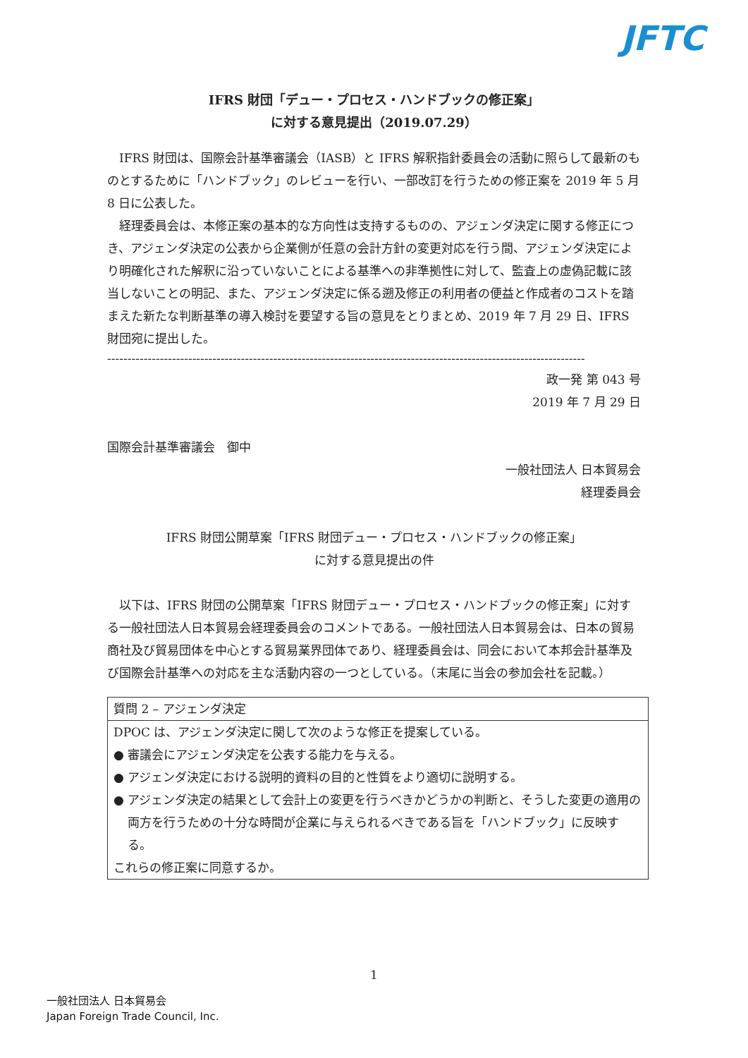JFTC
IFRS 財団「デュー・プロセス・ハンドブックの修正案」
に対する意見提出（2019.07.29）
IFRS 財団は、国際会計基準審議会（IASB）と IFRS 解釈指針委員会の活動に照らして最新のものとするために「ハンドブック」のレビューを行い、一部改訂を行うための修正案を 2019 年 5 月 8 日に公表した。
経理委員会は、本修正案の基本的な方向性は支持するものの、アジェンダ決定に関する修正につき、アジェンダ決定の公表から企業側が任意の会計方針の変更対応を行う間、アジェンダ決定により明確化された解釈に沿っていないことによる基準への非準拠性に対して、監査上の虚偽記載に該当しないことの明記、また、アジェンダ決定に係る遡及修正の利用者の便益と作成者のコストを踏まえた新たな判断基準の導入検討を要望する旨の意見をとりまとめ、2019 年 7 月 29 日、IFRS 財団宛に提出した。
----------------------------------------------------------------------------------------------------------------------
政一発 第 043 号
2019 年 7 月 29 日
国際会計基準審議会　御中
一般社団法人 日本貿易会
経理委員会
IFRS 財団公開草案「IFRS 財団デュー・プロセス・ハンドブックの修正案」
に対する意見提出の件
以下は、IFRS 財団の公開草案「IFRS 財団デュー・プロセス・ハンドブックの修正案」に対する一般社団法人日本貿易会経理委員会のコメントである。一般社団法人日本貿易会は、日本の貿易商社及び貿易団体を中心とする貿易業界団体であり、経理委員会は、同会において本邦会計基準及び国際会計基準への対応を主な活動内容の一つとしている。（末尾に当会の参加会社を記載。）
| 質問 2 – アジェンダ決定 |
| DPOC は、アジェンダ決定に関して次のような修正を提案している。 ● 審議会にアジェンダ決定を公表する能力を与える。 ● アジェンダ決定における説明的資料の目的と性質をより適切に説明する。 ● アジェンダ決定の結果として会計上の変更を行うべきかどうかの判断と、そうした変更の適用の両方を行うための十分な時間が企業に与えられるべきである旨を「ハンドブック」に反映する。 これらの修正案に同意するか。 |
1
一般社団法人 日本貿易会
Japan Foreign Trade Council, Inc.